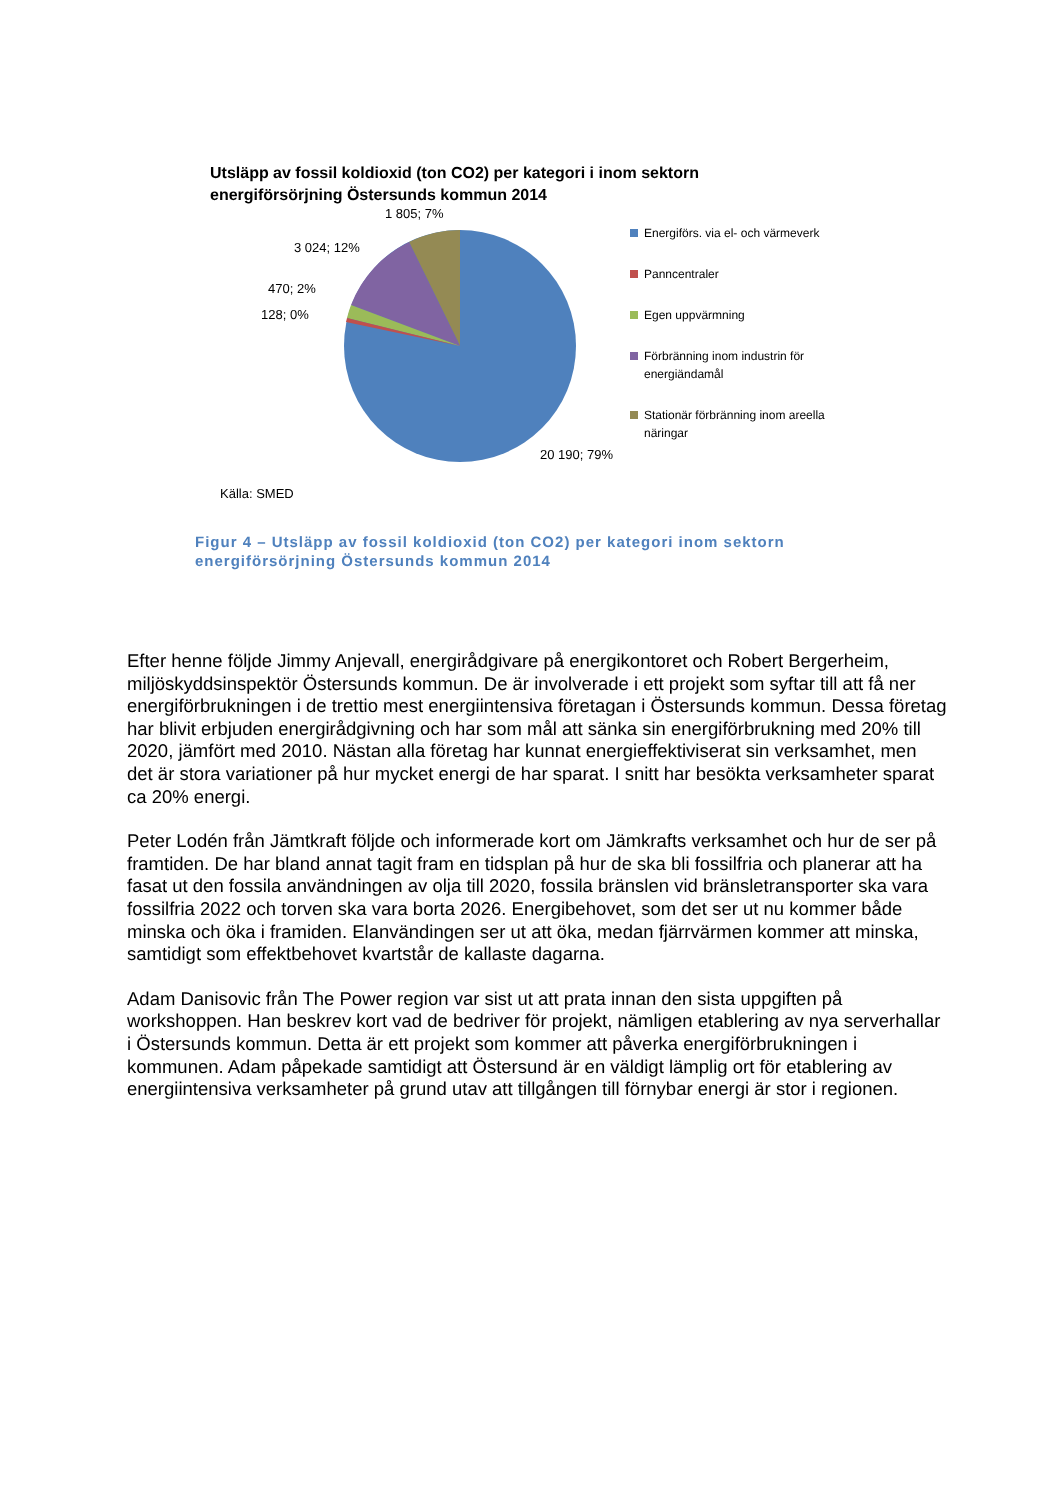Utsläpp av fossil koldioxid (ton CO2) per kategori i inom sektorn energiförsörjning Östersunds kommun 2014
1 805; 7%
3 024; 12%
470; 2%
128; 0%
20 190; 79%
Energiförs. via el- och värmeverk
Panncentraler
Egen uppvärmning
Förbränning inom industrin för energiändamål
Stationär förbränning inom areella näringar
Källa: SMED
Figur 4 – Utsläpp av fossil koldioxid (ton CO2) per kategori inom sektorn
energiförsörjning Östersunds kommun 2014
Efter henne följde Jimmy Anjevall, energirådgivare på energikontoret och Robert Bergerheim, miljöskyddsinspektör Östersunds kommun. De är involverade i ett projekt som syftar till att få ner energiförbrukningen i de trettio mest energiintensiva företagan i Östersunds kommun. Dessa företag har blivit erbjuden energirådgivning och har som mål att sänka sin energiförbrukning med 20% till 2020, jämfört med 2010. Nästan alla företag har kunnat energieffektiviserat sin verksamhet, men det är stora variationer på hur mycket energi de har sparat. I snitt har besökta verksamheter sparat ca 20% energi.
Peter Lodén från Jämtkraft följde och informerade kort om Jämkrafts verksamhet och hur de ser på framtiden. De har bland annat tagit fram en tidsplan på hur de ska bli fossilfria och planerar att ha fasat ut den fossila användningen av olja till 2020, fossila bränslen vid bränsletransporter ska vara fossilfria 2022 och torven ska vara borta 2026. Energibehovet, som det ser ut nu kommer både minska och öka i framiden. Elanvändingen ser ut att öka, medan fjärrvärmen kommer att minska, samtidigt som effektbehovet kvartstår de kallaste dagarna.
Adam Danisovic från The Power region var sist ut att prata innan den sista uppgiften på workshoppen. Han beskrev kort vad de bedriver för projekt, nämligen etablering av nya serverhallar i Östersunds kommun. Detta är ett projekt som kommer att påverka energiförbrukningen i kommunen. Adam påpekade samtidigt att Östersund är en väldigt lämplig ort för etablering av energiintensiva verksamheter på grund utav att tillgången till förnybar energi är stor i regionen.